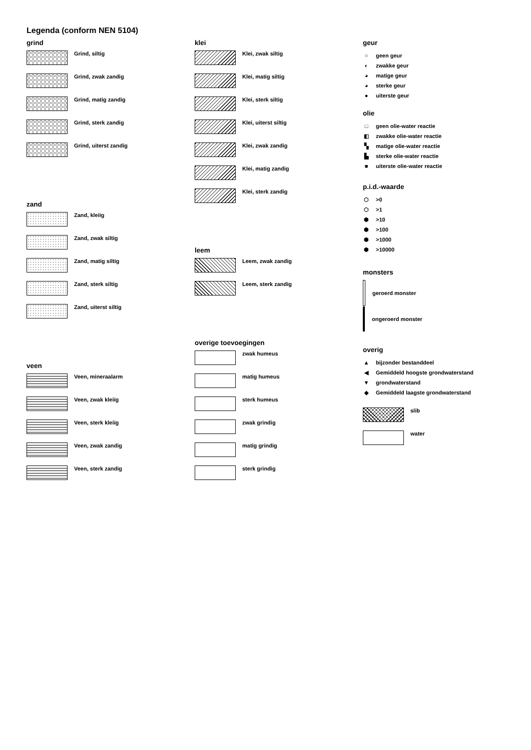Legenda (conform NEN 5104)
grind
Grind, siltig
Grind, zwak zandig
Grind, matig zandig
Grind, sterk zandig
Grind, uiterst zandig
zand
Zand, kleiïg
Zand, zwak siltig
Zand, matig siltig
Zand, sterk siltig
Zand, uiterst siltig
veen
Veen, mineraalarm
Veen, zwak kleiïg
Veen, sterk kleiïg
Veen, zwak zandig
Veen, sterk zandig
klei
Klei, zwak siltig
Klei, matig siltig
Klei, sterk siltig
Klei, uiterst siltig
Klei, zwak zandig
Klei, matig zandig
Klei, sterk zandig
leem
Leem, zwak zandig
Leem, sterk zandig
overige toevoegingen
zwak humeus
matig humeus
sterk humeus
zwak grindig
matig grindig
sterk grindig
geur
○ geen geur
◐ zwakke geur
◕ matige geur
◕ sterke geur
● uiterste geur
olie
□ geen olie-water reactie
◧ zwakke olie-water reactie
▚ matige olie-water reactie
▙ sterke olie-water reactie
■ uiterste olie-water reactie
p.i.d.-waarde
⬡ >0
⬡ >1
⬢ >10
⬢ >100
⬢ >1000
⬢ >10000
monsters
geroerd monster
ongeroerd monster
overig
▲ bijzonder bestanddeel
◀ Gemiddeld hoogste grondwaterstand
▼ grondwaterstand
◆ Gemiddeld laagste grondwaterstand
slib
water